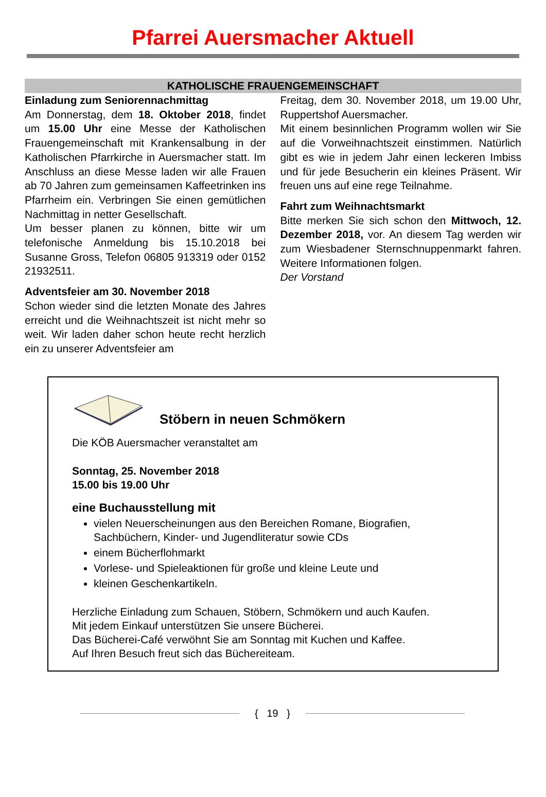Pfarrei Auersmacher Aktuell
KATHOLISCHE FRAUENGEMEINSCHAFT
Einladung zum Seniorennachmittag
Am Donnerstag, dem 18. Oktober 2018, findet um 15.00 Uhr eine Messe der Katholischen Frauengemeinschaft mit Krankensalbung in der Katholischen Pfarrkirche in Auersmacher statt. Im Anschluss an diese Messe laden wir alle Frauen ab 70 Jahren zum gemeinsamen Kaffeetrinken ins Pfarrheim ein. Verbringen Sie einen gemütlichen Nachmittag in netter Gesellschaft.
Um besser planen zu können, bitte wir um telefonische Anmeldung bis 15.10.2018 bei Susanne Gross, Telefon 06805 913319 oder 0152 21932511.
Adventsfeier am 30. November 2018
Schon wieder sind die letzten Monate des Jahres erreicht und die Weihnachtszeit ist nicht mehr so weit. Wir laden daher schon heute recht herzlich ein zu unserer Adventsfeier am
Freitag, dem 30. November 2018, um 19.00 Uhr, Ruppertshof Auersmacher.
Mit einem besinnlichen Programm wollen wir Sie auf die Vorweihnachtszeit einstimmen. Natürlich gibt es wie in jedem Jahr einen leckeren Imbiss und für jede Besucherin ein kleines Präsent. Wir freuen uns auf eine rege Teilnahme.
Fahrt zum Weihnachtsmarkt
Bitte merken Sie sich schon den Mittwoch, 12. Dezember 2018, vor. An diesem Tag werden wir zum Wiesbadener Sternschnuppenmarkt fahren. Weitere Informationen folgen.
Der Vorstand
Stöbern in neuen Schmökern
Die KÖB Auersmacher veranstaltet am
Sonntag, 25. November 2018
15.00 bis 19.00 Uhr
eine Buchausstellung mit
vielen Neuerscheinungen aus den Bereichen Romane, Biografien, Sachbüchern, Kinder- und Jugendliteratur sowie CDs
einem Bücherflohmarkt
Vorlese- und Spieleaktionen für große und kleine Leute und
kleinen Geschenkartikeln.
Herzliche Einladung zum Schauen, Stöbern, Schmökern und auch Kaufen.
Mit jedem Einkauf unterstützen Sie unsere Bücherei.
Das Bücherei-Café verwöhnt Sie am Sonntag mit Kuchen und Kaffee.
Auf Ihren Besuch freut sich das Büchereiteam.
{ 19 }